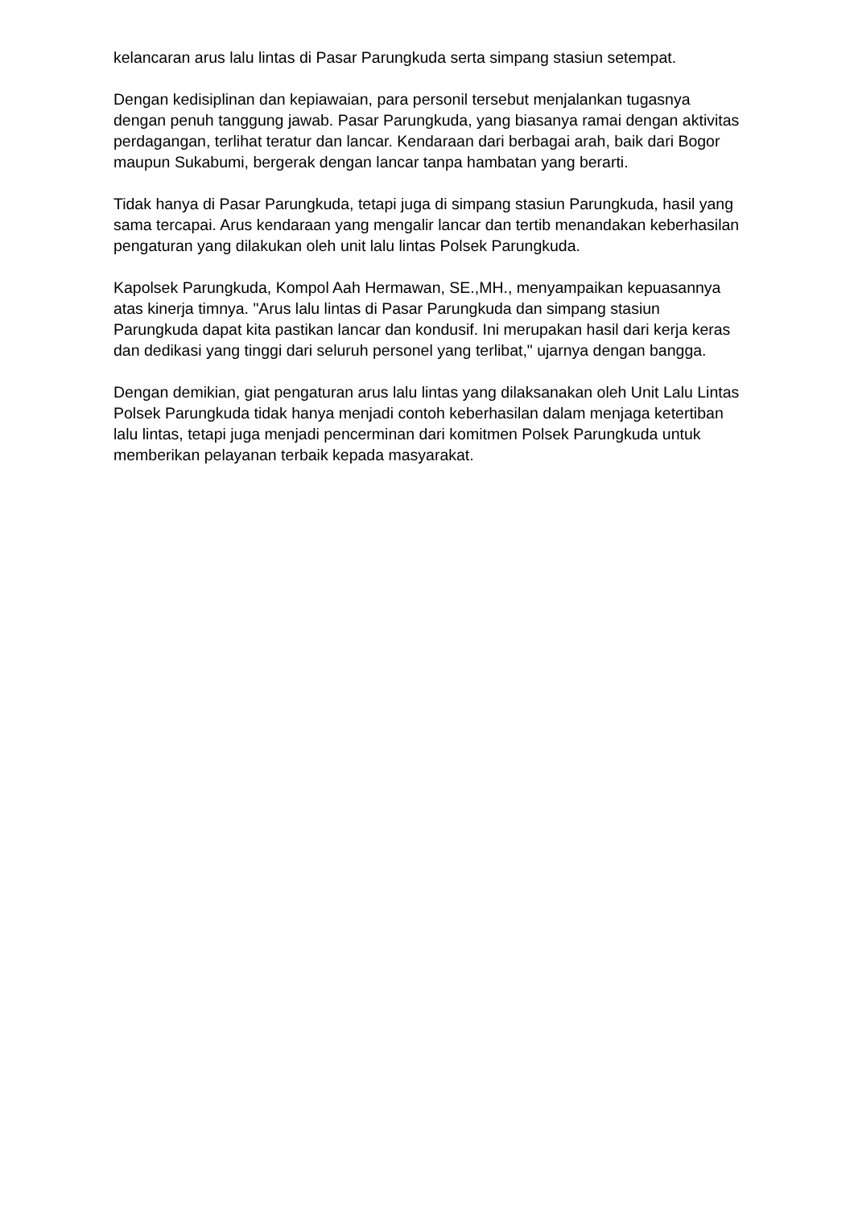kelancaran arus lalu lintas di Pasar Parungkuda serta simpang stasiun setempat.
Dengan kedisiplinan dan kepiawaian, para personil tersebut menjalankan tugasnya dengan penuh tanggung jawab. Pasar Parungkuda, yang biasanya ramai dengan aktivitas perdagangan, terlihat teratur dan lancar. Kendaraan dari berbagai arah, baik dari Bogor maupun Sukabumi, bergerak dengan lancar tanpa hambatan yang berarti.
Tidak hanya di Pasar Parungkuda, tetapi juga di simpang stasiun Parungkuda, hasil yang sama tercapai. Arus kendaraan yang mengalir lancar dan tertib menandakan keberhasilan pengaturan yang dilakukan oleh unit lalu lintas Polsek Parungkuda.
Kapolsek Parungkuda, Kompol Aah Hermawan, SE.,MH., menyampaikan kepuasannya atas kinerja timnya. "Arus lalu lintas di Pasar Parungkuda dan simpang stasiun Parungkuda dapat kita pastikan lancar dan kondusif. Ini merupakan hasil dari kerja keras dan dedikasi yang tinggi dari seluruh personel yang terlibat," ujarnya dengan bangga.
Dengan demikian, giat pengaturan arus lalu lintas yang dilaksanakan oleh Unit Lalu Lintas Polsek Parungkuda tidak hanya menjadi contoh keberhasilan dalam menjaga ketertiban lalu lintas, tetapi juga menjadi pencerminan dari komitmen Polsek Parungkuda untuk memberikan pelayanan terbaik kepada masyarakat.